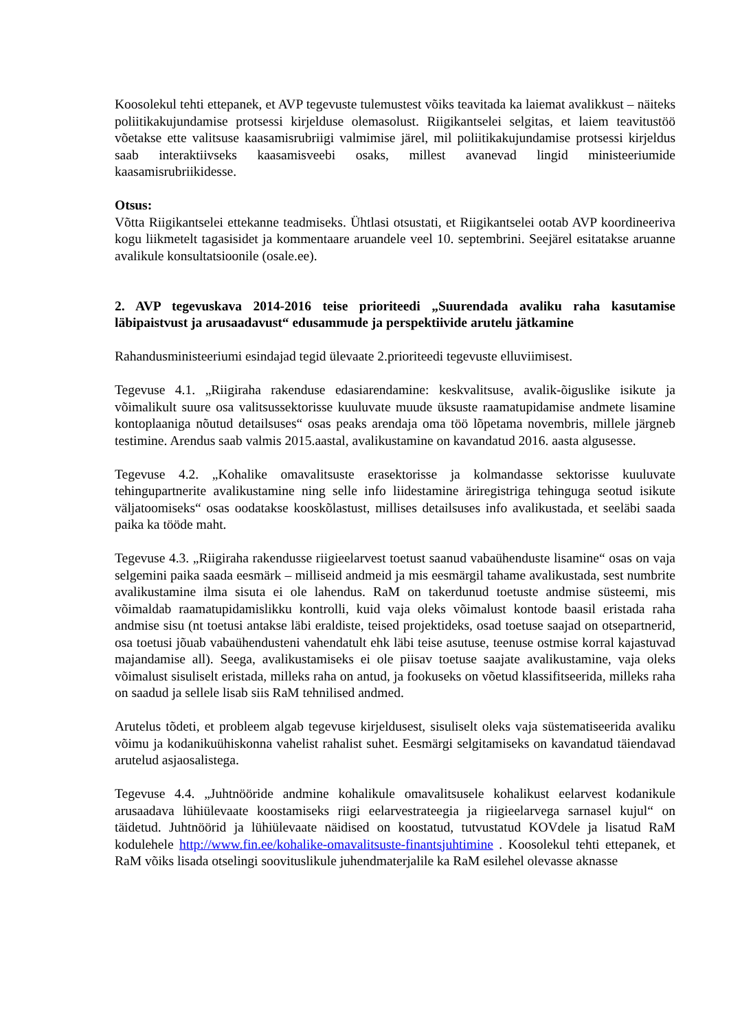Koosolekul tehti ettepanek, et AVP tegevuste tulemustest võiks teavitada ka laiemat avalikkust – näiteks poliitikakujundamise protsessi kirjelduse olemasolust. Riigikantselei selgitas, et laiem teavitustöö võetakse ette valitsuse kaasamisrubriigi valmimise järel, mil poliitikakujundamise protsessi kirjeldus saab interaktiivseks kaasamisveebi osaks, millest avanevad lingid ministeeriumide kaasamisrubriikidesse.
Otsus:
Võtta Riigikantselei ettekanne teadmiseks. Ühtlasi otsustati, et Riigikantselei ootab AVP koordineeriva kogu liikmetelt tagasisidet ja kommentaare aruandele veel 10. septembrini. Seejärel esitatakse aruanne avalikule konsultatsioonile (osale.ee).
2. AVP tegevuskava 2014-2016 teise prioriteedi „Suurendada avaliku raha kasutamise läbipaistvust ja arusaadavust“ edusammude ja perspektiivide arutelu jätkamine
Rahandusministeeriumi esindajad tegid ülevaate 2.prioriteedi tegevuste elluviimisest.
Tegevuse 4.1. „Riigiraha rakenduse edasiarendamine: keskvalitsuse, avalik-õiguslike isikute ja võimalikult suure osa valitsussektorisse kuuluvate muude üksuste raamatupidamise andmete lisamine kontoplaaniga nõutud detailsuses“ osas peaks arendaja oma töö lõpetama novembris, millele järgneb testimine. Arendus saab valmis 2015.aastal, avalikustamine on kavandatud 2016. aasta algusesse.
Tegevuse 4.2. „Kohalike omavalitsuste erasektorisse ja kolmandasse sektorisse kuuluvate tehingupartnerite avalikustamine ning selle info liidestamine äriregistriga tehinguga seotud isikute väljatoomiseks“ osas oodatakse kooskõlastust, millises detailsuses info avalikustada, et seeläbi saada paika ka tööde maht.
Tegevuse 4.3. „Riigiraha rakendusse riigieelarvest toetust saanud vabaühenduste lisamine“ osas on vaja selgemini paika saada eesmärk – milliseid andmeid ja mis eesmärgil tahame avalikustada, sest numbrite avalikustamine ilma sisuta ei ole lahendus. RaM on takerdunud toetuste andmise süsteemi, mis võimaldab raamatupidamislikku kontrolli, kuid vaja oleks võimalust kontode baasil eristada raha andmise sisu (nt toetusi antakse läbi eraldiste, teised projektideks, osad toetuse saajad on otsepartnerid, osa toetusi jõuab vabaühendusteni vahendatult ehk läbi teise asutuse, teenuse ostmise korral kajastuvad majandamise all). Seega, avalikustamiseks ei ole piisav toetuse saajate avalikustamine, vaja oleks võimalust sisuliselt eristada, milleks raha on antud, ja fookuseks on võetud klassifitseerida, milleks raha on saadud ja sellele lisab siis RaM tehnilised andmed.
Arutelus tõdeti, et probleem algab tegevuse kirjeldusest, sisuliselt oleks vaja süstematiseerida avaliku võimu ja kodanikuühiskonna vahelist rahalist suhet. Eesmärgi selgitamiseks on kavandatud täiendavad arutelud asjaosalistega.
Tegevuse 4.4. „Juhtnööride andmine kohalikule omavalitsusele kohalikust eelarvest kodanikule arusaadava lühiülevaate koostamiseks riigi eelarvestrateegia ja riigieelarvega sarnasel kujul“ on täidetud. Juhtnöörid ja lühiülevaate näidised on koostatud, tutvustatud KOVdele ja lisatud RaM kodulehele http://www.fin.ee/kohalike-omavalitsuste-finantsjuhtimine . Koosolekul tehti ettepanek, et RaM võiks lisada otselingi soovituslikule juhendmaterjalile ka RaM esilehel olevasse aknasse